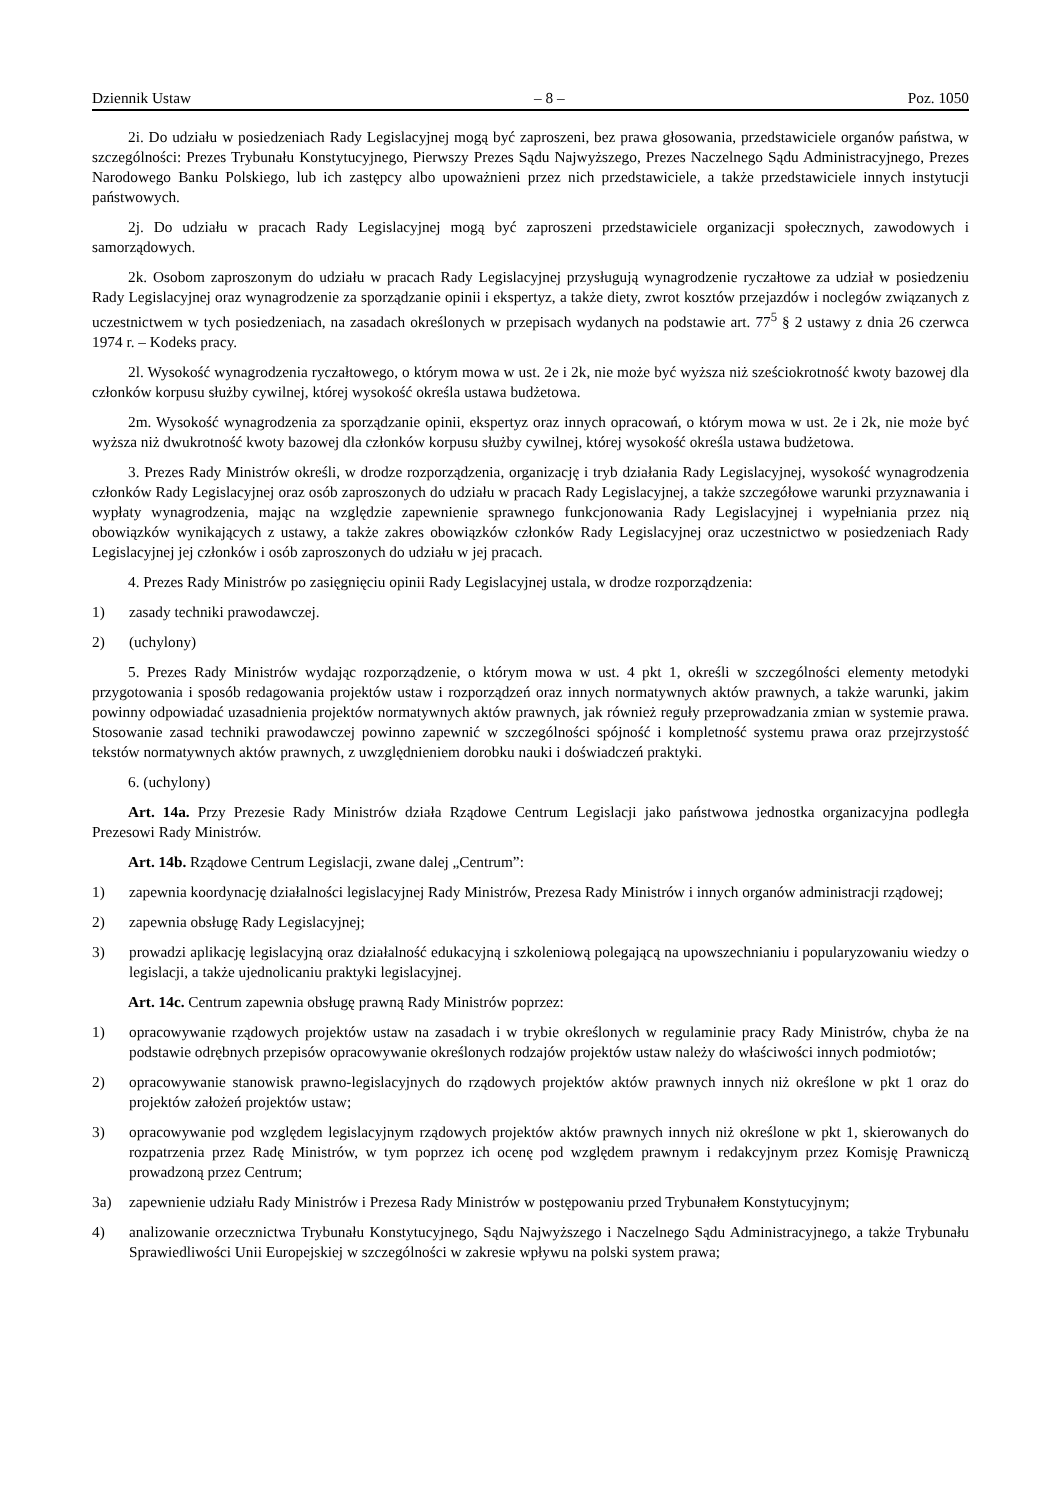Dziennik Ustaw – 8 – Poz. 1050
2i. Do udziału w posiedzeniach Rady Legislacyjnej mogą być zaproszeni, bez prawa głosowania, przedstawiciele organów państwa, w szczególności: Prezes Trybunału Konstytucyjnego, Pierwszy Prezes Sądu Najwyższego, Prezes Naczelnego Sądu Administracyjnego, Prezes Narodowego Banku Polskiego, lub ich zastępcy albo upoważnieni przez nich przedstawiciele, a także przedstawiciele innych instytucji państwowych.
2j. Do udziału w pracach Rady Legislacyjnej mogą być zaproszeni przedstawiciele organizacji społecznych, zawodowych i samorządowych.
2k. Osobom zaproszonym do udziału w pracach Rady Legislacyjnej przysługują wynagrodzenie ryczałtowe za udział w posiedzeniu Rady Legislacyjnej oraz wynagrodzenie za sporządzanie opinii i ekspertyz, a także diety, zwrot kosztów przejazdów i noclegów związanych z uczestnictwem w tych posiedzeniach, na zasadach określonych w przepisach wydanych na podstawie art. 77<sup>5</sup> § 2 ustawy z dnia 26 czerwca 1974 r. – Kodeks pracy.
2l. Wysokość wynagrodzenia ryczałtowego, o którym mowa w ust. 2e i 2k, nie może być wyższa niż sześciokrotność kwoty bazowej dla członków korpusu służby cywilnej, której wysokość określa ustawa budżetowa.
2m. Wysokość wynagrodzenia za sporządzanie opinii, ekspertyz oraz innych opracowań, o którym mowa w ust. 2e i 2k, nie może być wyższa niż dwukrotność kwoty bazowej dla członków korpusu służby cywilnej, której wysokość określa ustawa budżetowa.
3. Prezes Rady Ministrów określi, w drodze rozporządzenia, organizację i tryb działania Rady Legislacyjnej, wysokość wynagrodzenia członków Rady Legislacyjnej oraz osób zaproszonych do udziału w pracach Rady Legislacyjnej, a także szczegółowe warunki przyznawania i wypłaty wynagrodzenia, mając na względzie zapewnienie sprawnego funkcjonowania Rady Legislacyjnej i wypełniania przez nią obowiązków wynikających z ustawy, a także zakres obowiązków członków Rady Legislacyjnej oraz uczestnictwo w posiedzeniach Rady Legislacyjnej jej członków i osób zaproszonych do udziału w jej pracach.
4. Prezes Rady Ministrów po zasięgnięciu opinii Rady Legislacyjnej ustala, w drodze rozporządzenia:
1) zasady techniki prawodawczej.
2) (uchylony)
5. Prezes Rady Ministrów wydając rozporządzenie, o którym mowa w ust. 4 pkt 1, określi w szczególności elementy metodyki przygotowania i sposób redagowania projektów ustaw i rozporządzeń oraz innych normatywnych aktów prawnych, a także warunki, jakim powinny odpowiadać uzasadnienia projektów normatywnych aktów prawnych, jak również reguły przeprowadzania zmian w systemie prawa. Stosowanie zasad techniki prawodawczej powinno zapewnić w szczególności spójność i kompletność systemu prawa oraz przejrzystość tekstów normatywnych aktów prawnych, z uwzględnieniem dorobku nauki i doświadczeń praktyki.
6. (uchylony)
Art. 14a. Przy Prezesie Rady Ministrów działa Rządowe Centrum Legislacji jako państwowa jednostka organizacyjna podległa Prezesowi Rady Ministrów.
Art. 14b. Rządowe Centrum Legislacji, zwane dalej „Centrum”:
1) zapewnia koordynację działalności legislacyjnej Rady Ministrów, Prezesa Rady Ministrów i innych organów administracji rządowej;
2) zapewnia obsługę Rady Legislacyjnej;
3) prowadzi aplikację legislacyjną oraz działalność edukacyjną i szkoleniową polegającą na upowszechnianiu i popularyzowaniu wiedzy o legislacji, a także ujednolicaniu praktyki legislacyjnej.
Art. 14c. Centrum zapewnia obsługę prawną Rady Ministrów poprzez:
1) opracowywanie rządowych projektów ustaw na zasadach i w trybie określonych w regulaminie pracy Rady Ministrów, chyba że na podstawie odrębnych przepisów opracowywanie określonych rodzajów projektów ustaw należy do właściwości innych podmiotów;
2) opracowywanie stanowisk prawno-legislacyjnych do rządowych projektów aktów prawnych innych niż określone w pkt 1 oraz do projektów założeń projektów ustaw;
3) opracowywanie pod względem legislacyjnym rządowych projektów aktów prawnych innych niż określone w pkt 1, skierowanych do rozpatrzenia przez Radę Ministrów, w tym poprzez ich ocenę pod względem prawnym i redakcyjnym przez Komisję Prawniczą prowadzoną przez Centrum;
3a) zapewnienie udziału Rady Ministrów i Prezesa Rady Ministrów w postępowaniu przed Trybunałem Konstytucyjnym;
4) analizowanie orzecznictwa Trybunału Konstytucyjnego, Sądu Najwyższego i Naczelnego Sądu Administracyjnego, a także Trybunału Sprawiedliwości Unii Europejskiej w szczególności w zakresie wpływu na polski system prawa;